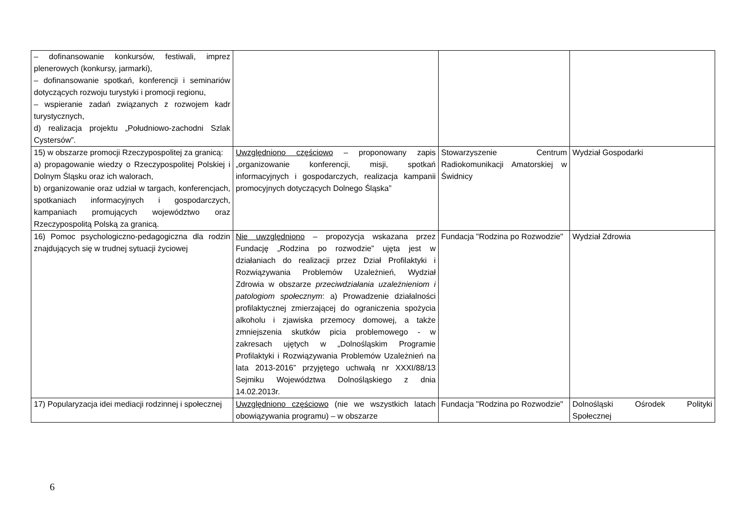| – dofinansowanie konkursów, festiwali, imprez plenerowych (konkursy, jarmarki), – dofinansowanie spotkań, konferencji i seminariów dotyczących rozwoju turystyki i promocji regionu, – wspieranie zadań związanych z rozwojem kadr turystycznych, d) realizacja projektu „Południowo-zachodni Szlak Cystersów”. | | | |
| 15) w obszarze promocji Rzeczypospolitej za granicą: a) propagowanie wiedzy o Rzeczypospolitej Polskiej i Dolnym Śląsku oraz ich walorach, b) organizowanie oraz udział w targach, konferencjach, spotkaniach informacyjnych i gospodarczych, kampaniach promujących województwo oraz Rzeczypospolitą Polską za granicą. | Uwzględniono częściowo – proponowany zapis „organizowanie konferencji, misji, spotkań informacyjnych i gospodarczych, realizacja kampanii promocyjnych dotyczących Dolnego Śląska” | Stowarzyszenie Centrum Radiokomunikacji Amatorskiej w Świdnicy | Wydział Gospodarki |
| 16) Pomoc psychologiczno-pedagogiczna dla rodzin znajdujących się w trudnej sytuacji życiowej | Nie uwzględniono – propozycja wskazana przez Fundację „Rodzina po rozwodzie” ujęta jest w działaniach do realizacji przez Dział Profilaktyki i Rozwiązywania Problemów Uzależnień, Wydział Zdrowia w obszarze przeciwdziałania uzależnieniom i patologiom społecznym : a) Prowadzenie działalności profilaktycznej zmierzającej do ograniczenia spożycia alkoholu i zjawiska przemocy domowej, a także zmniejszenia skutków picia problemowego - w zakresach ujętych w „Dolnośląskim Programie Profilaktyki i Rozwiązywania Problemów Uzależnień na lata 2013-2016” przyjętego uchwałą nr XXXI/88/13 Sejmiku Województwa Dolnośląskiego z dnia 14.02.2013r. | Fundacja "Rodzina po Rozwodzie" | Wydział Zdrowia |
| 17) Popularyzacja idei mediacji rodzinnej i społecznej | Uwzględniono częściowo (nie we wszystkich latach obowiązywania programu) – w obszarze | Fundacja "Rodzina po Rozwodzie" | Dolnośląski Ośrodek Polityki Społecznej |
6